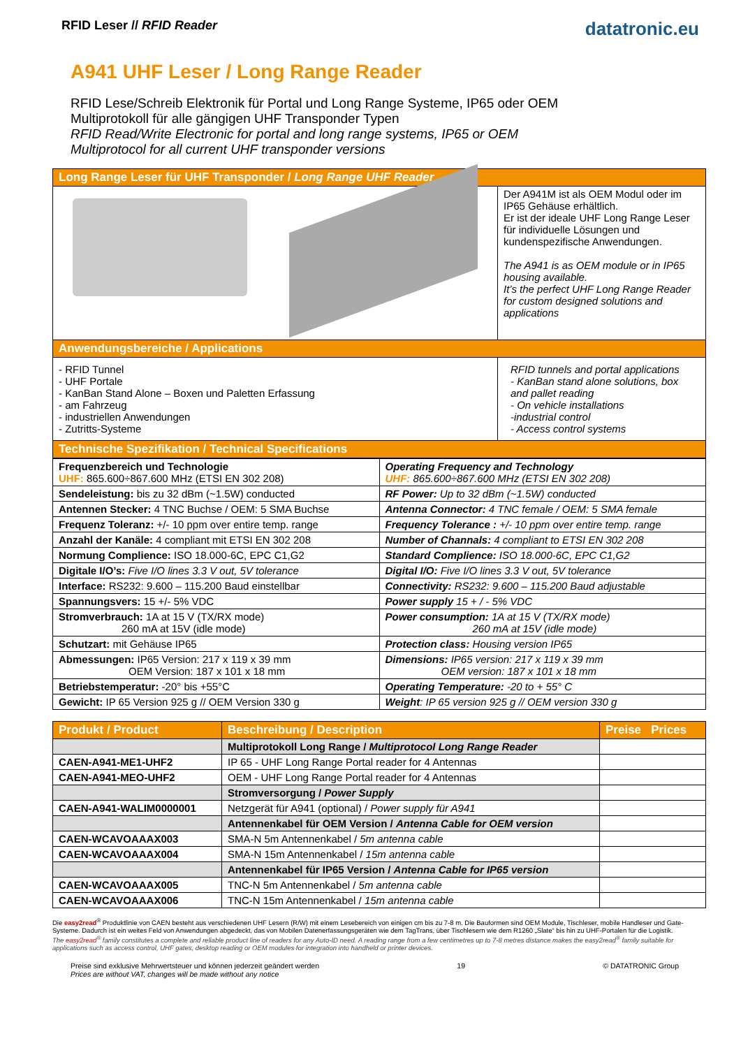RFID Leser // RFID Reader
datatronic.eu
A941 UHF Leser / Long Range Reader
RFID Lese/Schreib Elektronik für Portal und Long Range Systeme, IP65 oder OEM
Multiprotokoll für alle gängigen UHF Transponder Typen
RFID Read/Write Electronic for portal and long range systems, IP65 or OEM
Multiprotocol for all current UHF transponder versions
| Long Range Leser für UHF Transponder / Long Range UHF Reader | |
| --- | --- |
| | Der A941M ist als OEM Modul oder im IP65 Gehäuse erhältlich. Er ist der ideale UHF Long Range Leser für individuelle Lösungen und kundenspezifische Anwendungen. The A941 is as OEM module or in IP65 housing available. It’s the perfect UHF Long Range Reader for custom designed solutions and applications |
| Anwendungsbereiche / Applications | |
| - RFID Tunnel - UHF Portale - KanBan Stand Alone – Boxen und Paletten Erfassung - am Fahrzeug - industriellen Anwendungen - Zutritts-Systeme | RFID tunnels and portal applications - KanBan stand alone solutions, box and pallet reading - On vehicle installations -industrial control - Access control systems |
| Technische Spezifikation / Technical Specifications | |
| Frequenzbereich und Technologie UHF: 865.600÷867.600 MHz (ETSI EN 302 208) | Operating Frequency and Technology UHF: 865.600÷867.600 MHz (ETSI EN 302 208) |
| Sendeleistung: bis zu 32 dBm (~1.5W) conducted | RF Power: Up to 32 dBm (~1.5W) conducted |
| Antennen Stecker: 4 TNC Buchse / OEM: 5 SMA Buchse | Antenna Connector: 4 TNC female / OEM: 5 SMA female |
| Frequenz Toleranz: +/- 10 ppm over entire temp. range | Frequency Tolerance : +/- 10 ppm over entire temp. range |
| Anzahl der Kanäle: 4 compliant mit ETSI EN 302 208 | Number of Channals: 4 compliant to ETSI EN 302 208 |
| Normung Complience: ISO 18.000-6C, EPC C1,G2 | Standard Complience: ISO 18.000-6C, EPC C1,G2 |
| Digitale I/O’s: Five I/O lines 3.3 V out, 5V tolerance | Digital I/O: Five I/O lines 3.3 V out, 5V tolerance |
| Interface: RS232: 9.600 – 115.200 Baud einstellbar | Connectivity: RS232: 9.600 – 115.200 Baud adjustable |
| Spannungsvers: 15 +/- 5% VDC | Power supply 15 + / - 5% VDC |
| Stromverbrauch: 1A at 15 V (TX/RX mode) 260 mA at 15V (idle mode) | Power consumption: 1A at 15 V (TX/RX mode) 260 mA at 15V (idle mode) |
| Schutzart: mit Gehäuse IP65 | Protection class: Housing version IP65 |
| Abmessungen: IP65 Version: 217 x 119 x 39 mm OEM Version: 187 x 101 x 18 mm | Dimensions: IP65 version: 217 x 119 x 39 mm OEM version: 187 x 101 x 18 mm |
| Betriebstemperatur: -20° bis +55°C | Operating Temperature: -20 to + 55° C |
| Gewicht: IP 65 Version 925 g // OEM Version 330 g | Weight : IP 65 version 925 g // OEM version 330 g |
| Produkt / Product | Beschreibung / Description | Preise Prices |
| --- | --- | --- |
| | Multiprotokoll Long Range / Multiprotocol Long Range Reader | |
| CAEN-A941-ME1-UHF2 | IP 65 - UHF Long Range Portal reader for 4 Antennas | |
| CAEN-A941-MEO-UHF2 | OEM - UHF Long Range Portal reader for 4 Antennas | |
| | Stromversorgung / Power Supply | |
| CAEN-A941-WALIM0000001 | Netzgerät für A941 (optional) / Power supply für A941 | |
| | Antennenkabel für OEM Version / Antenna Cable for OEM version | |
| CAEN-WCAVOAAAX003 | SMA-N 5m Antennenkabel / 5m antenna cable | |
| CAEN-WCAVOAAAX004 | SMA-N 15m Antennenkabel / 15m antenna cable | |
| | Antennenkabel für IP65 Version / Antenna Cable for IP65 version | |
| CAEN-WCAVOAAAX005 | TNC-N 5m Antennenkabel / 5m antenna cable | |
| CAEN-WCAVOAAAX006 | TNC-N 15m Antennenkabel / 15m antenna cable | |
Die easy2read<sup>®</sup> Produktlinie von CAEN besteht aus verschiedenen UHF Lesern (R/W) mit einem Lesebereich von einigen cm bis zu 7-8 m. Die Bauformen sind OEM Module, Tischleser, mobile Handleser und Gate-Systeme. Dadurch ist ein weites Feld von Anwendungen abgedeckt, das von Mobilen Datenerfassungsgeräten wie dem TagTrans, über Tischlesern wie dem R1260 „Slate“ bis hin zu UHF-Portalen für die Logistik.
The easy2read<sup>®</sup> family constitutes a complete and reliable product line of readers for any Auto-ID need. A reading range from a few centimetres up to 7-8 metres distance makes the easy2read<sup>®</sup> family suitable for applications such as access control, UHF gates, desktop reading or OEM modules for integration into handheld or printer devices.
Preise sind exklusive Mehrwertsteuer und können jederzeit geändert werden
Prices are without VAT, changes will be made without any notice
19 © DATATRONIC Group